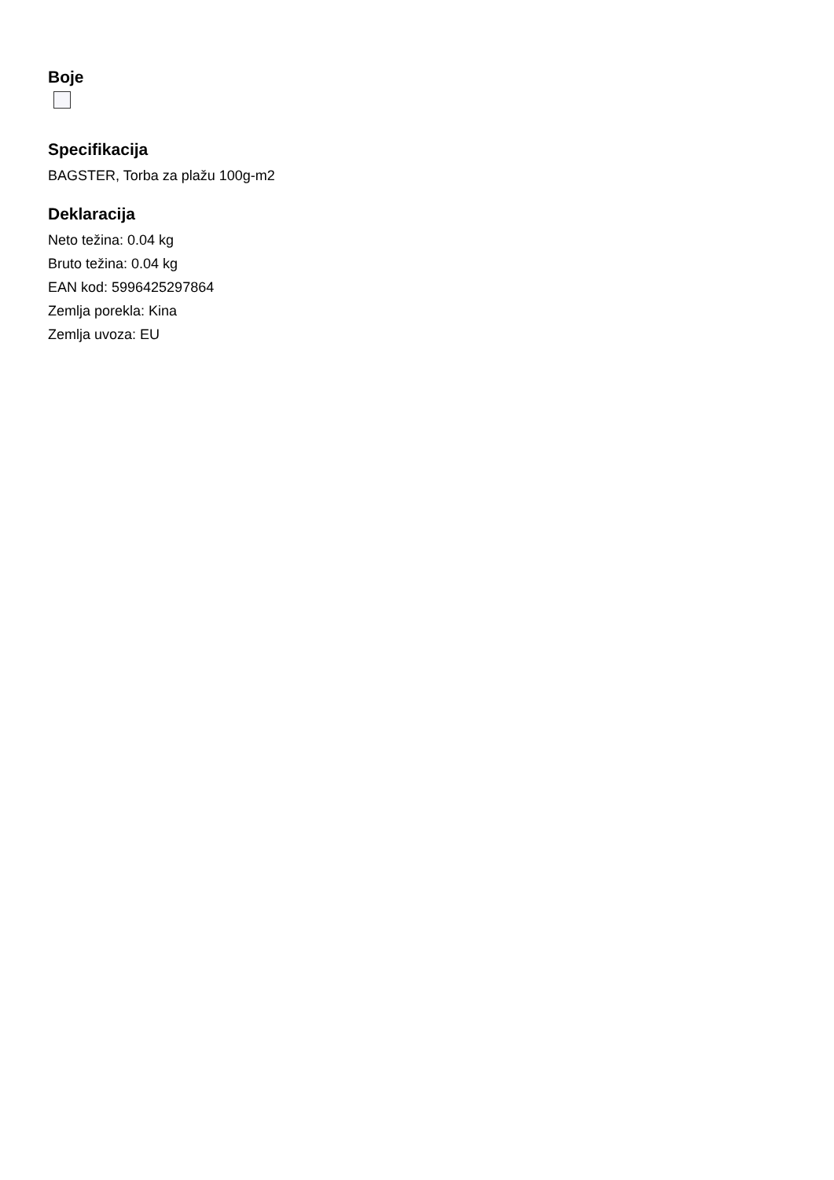Boje
Specifikacija
BAGSTER, Torba za plažu 100g-m2
Deklaracija
Neto težina: 0.04 kg
Bruto težina: 0.04 kg
EAN kod: 5996425297864
Zemlja porekla: Kina
Zemlja uvoza: EU